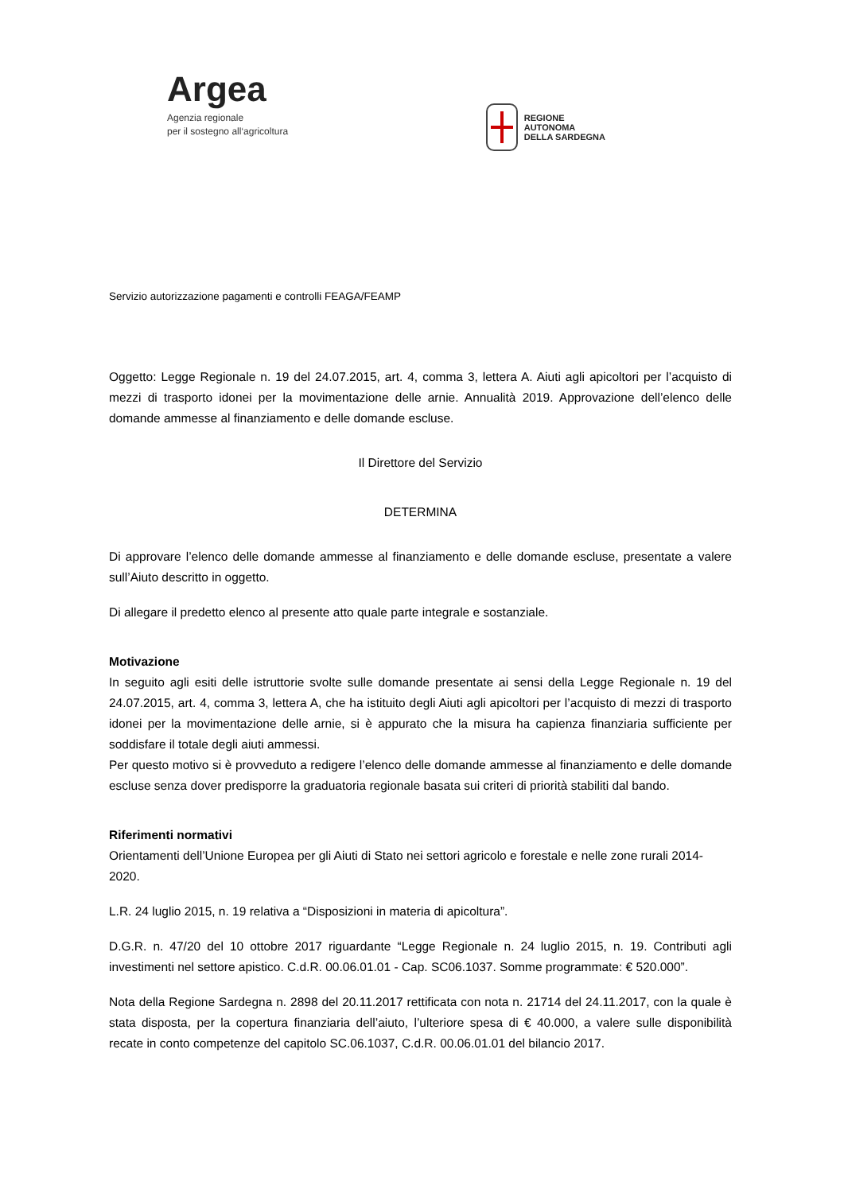Argea
Agenzia regionale
per il sostegno all‘agricoltura
REGIONE
AUTONOMA
DELLA SARDEGNA
Servizio autorizzazione pagamenti e controlli FEAGA/FEAMP
Oggetto: Legge Regionale n. 19 del 24.07.2015, art. 4, comma 3, lettera A. Aiuti agli apicoltori per l’acquisto di mezzi di trasporto idonei per la movimentazione delle arnie. Annualità 2019. Approvazione dell’elenco delle domande ammesse al finanziamento e delle domande escluse.
Il Direttore del Servizio
DETERMINA
Di approvare l’elenco delle domande ammesse al finanziamento e delle domande escluse, presentate a valere sull’Aiuto descritto in oggetto.
Di allegare il predetto elenco al presente atto quale parte integrale e sostanziale.
Motivazione
In seguito agli esiti delle istruttorie svolte sulle domande presentate ai sensi della Legge Regionale n. 19 del 24.07.2015, art. 4, comma 3, lettera A, che ha istituito degli Aiuti agli apicoltori per l’acquisto di mezzi di trasporto idonei per la movimentazione delle arnie, si è appurato che la misura ha capienza finanziaria sufficiente per soddisfare il totale degli aiuti ammessi.
Per questo motivo si è provveduto a redigere l’elenco delle domande ammesse al finanziamento e delle domande escluse senza dover predisporre la graduatoria regionale basata sui criteri di priorità stabiliti dal bando.
Riferimenti normativi
Orientamenti dell’Unione Europea per gli Aiuti di Stato nei settori agricolo e forestale e nelle zone rurali 2014-2020.
L.R. 24 luglio 2015, n. 19 relativa a “Disposizioni in materia di apicoltura”.
D.G.R. n. 47/20 del 10 ottobre 2017 riguardante “Legge Regionale n. 24 luglio 2015, n. 19. Contributi agli investimenti nel settore apistico. C.d.R. 00.06.01.01 - Cap. SC06.1037. Somme programmate: € 520.000”.
Nota della Regione Sardegna n. 2898 del 20.11.2017 rettificata con nota n. 21714 del 24.11.2017, con la quale è stata disposta, per la copertura finanziaria dell’aiuto, l’ulteriore spesa di € 40.000, a valere sulle disponibilità recate in conto competenze del capitolo SC.06.1037, C.d.R. 00.06.01.01 del bilancio 2017.